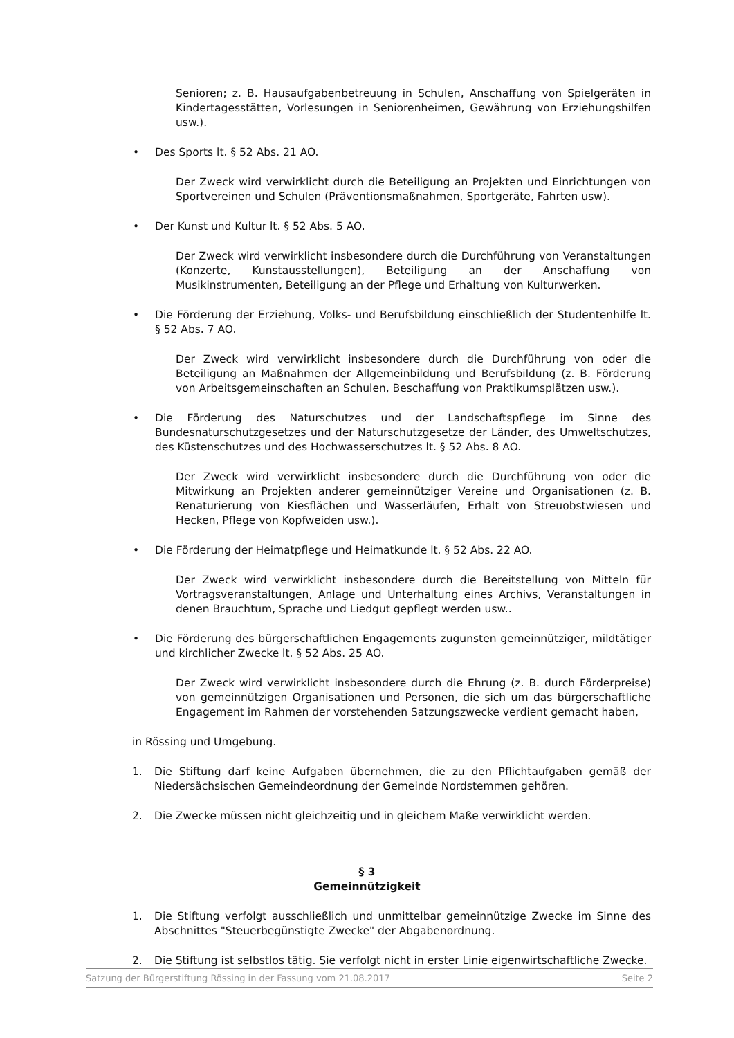Senioren; z. B. Hausaufgabenbetreuung in Schulen, Anschaffung von Spielgeräten in Kindertagesstätten, Vorlesungen in Seniorenheimen, Gewährung von Erziehungshilfen usw.).
• Des Sports lt. § 52 Abs. 21 AO.
Der Zweck wird verwirklicht durch die Beteiligung an Projekten und Einrichtungen von Sportvereinen und Schulen (Präventionsmaßnahmen, Sportgeräte, Fahrten usw).
• Der Kunst und Kultur lt. § 52 Abs. 5 AO.
Der Zweck wird verwirklicht insbesondere durch die Durchführung von Veranstaltungen (Konzerte, Kunstausstellungen), Beteiligung an der Anschaffung von Musikinstrumenten, Beteiligung an der Pflege und Erhaltung von Kulturwerken.
• Die Förderung der Erziehung, Volks- und Berufsbildung einschließlich der Studentenhilfe lt. § 52 Abs. 7 AO.
Der Zweck wird verwirklicht insbesondere durch die Durchführung von oder die Beteiligung an Maßnahmen der Allgemeinbildung und Berufsbildung (z. B. Förderung von Arbeitsgemeinschaften an Schulen, Beschaffung von Praktikumsplätzen usw.).
• Die Förderung des Naturschutzes und der Landschaftspflege im Sinne des Bundesnaturschutzgesetzes und der Naturschutzgesetze der Länder, des Umweltschutzes, des Küstenschutzes und des Hochwasserschutzes lt. § 52 Abs. 8 AO.
Der Zweck wird verwirklicht insbesondere durch die Durchführung von oder die Mitwirkung an Projekten anderer gemeinnütziger Vereine und Organisationen (z. B. Renaturierung von Kiesflächen und Wasserläufen, Erhalt von Streuobstwiesen und Hecken, Pflege von Kopfweiden usw.).
• Die Förderung der Heimatpflege und Heimatkunde lt. § 52 Abs. 22 AO.
Der Zweck wird verwirklicht insbesondere durch die Bereitstellung von Mitteln für Vortragsveranstaltungen, Anlage und Unterhaltung eines Archivs, Veranstaltungen in denen Brauchtum, Sprache und Liedgut gepflegt werden usw..
• Die Förderung des bürgerschaftlichen Engagements zugunsten gemeinnütziger, mildtätiger und kirchlicher Zwecke lt. § 52 Abs. 25 AO.
Der Zweck wird verwirklicht insbesondere durch die Ehrung (z. B. durch Förderpreise) von gemeinnützigen Organisationen und Personen, die sich um das bürgerschaftliche Engagement im Rahmen der vorstehenden Satzungszwecke verdient gemacht haben,
in Rössing und Umgebung.
1. Die Stiftung darf keine Aufgaben übernehmen, die zu den Pflichtaufgaben gemäß der Niedersächsischen Gemeindeordnung der Gemeinde Nordstemmen gehören.
2. Die Zwecke müssen nicht gleichzeitig und in gleichem Maße verwirklicht werden.
§ 3
Gemeinnützigkeit
1. Die Stiftung verfolgt ausschließlich und unmittelbar gemeinnützige Zwecke im Sinne des Abschnittes "Steuerbegünstigte Zwecke" der Abgabenordnung.
2. Die Stiftung ist selbstlos tätig. Sie verfolgt nicht in erster Linie eigenwirtschaftliche Zwecke.
Satzung der Bürgerstiftung Rössing in der Fassung vom 21.08.2017 Seite 2